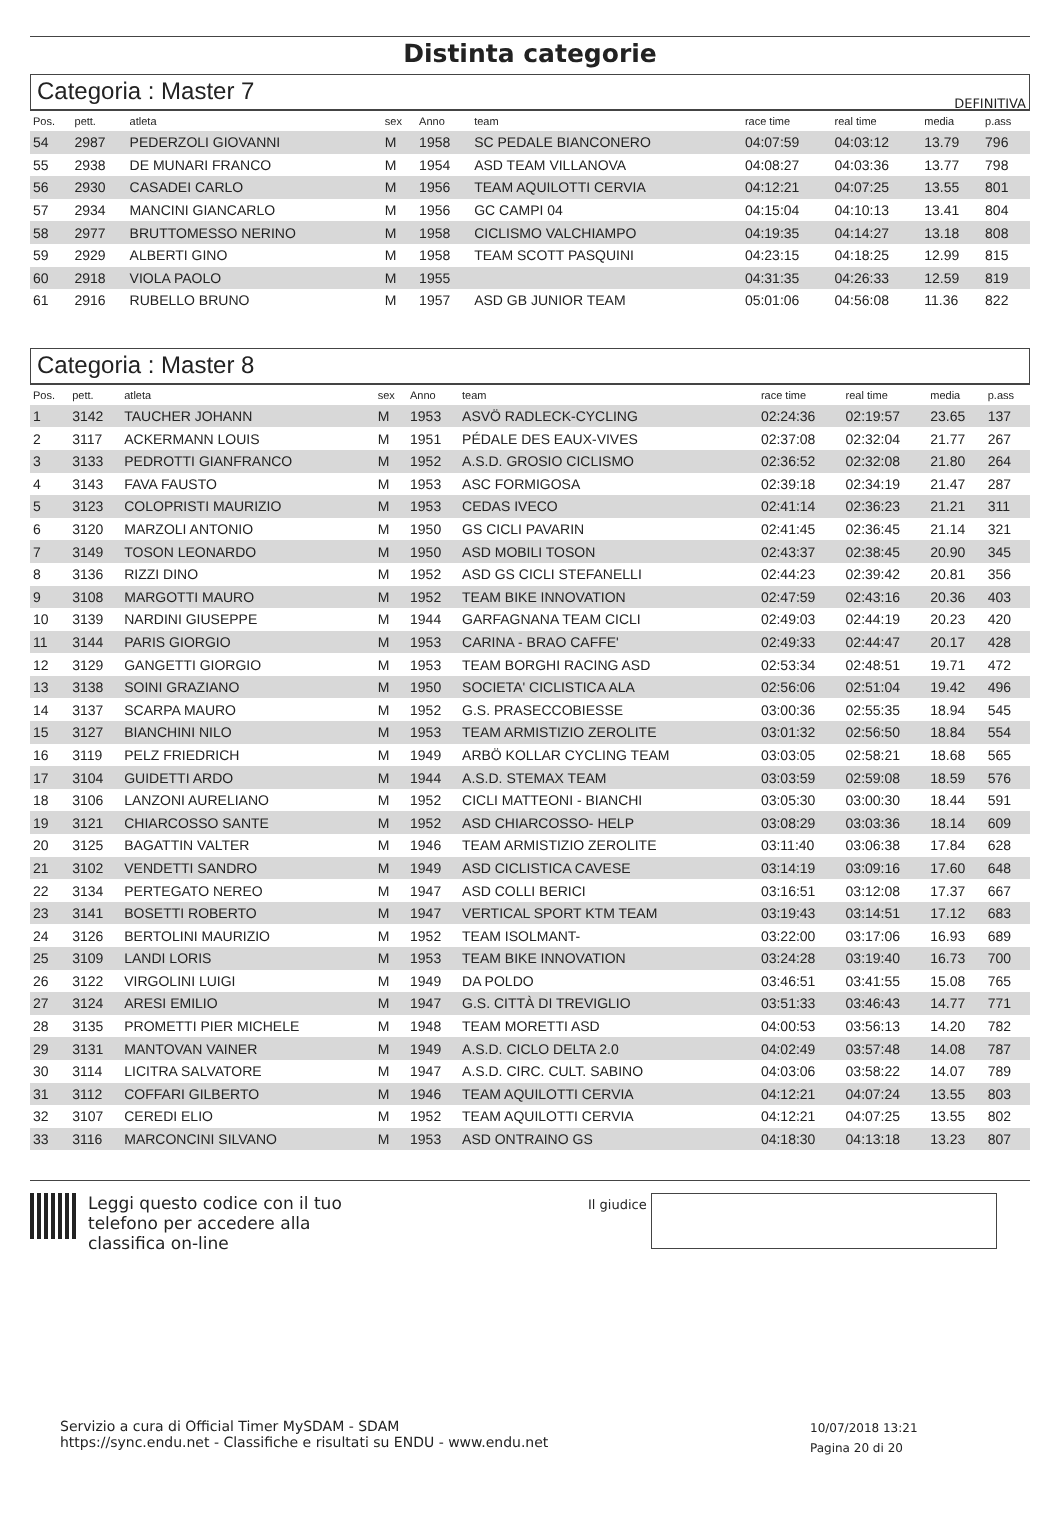Distinta categorie
DEFINITIVA
Categoria : Master 7
| Pos. | pett. | atleta | sex | Anno | team | race time | real time | media | p.ass |
| --- | --- | --- | --- | --- | --- | --- | --- | --- | --- |
| 54 | 2987 | PEDERZOLI GIOVANNI | M | 1958 | SC PEDALE BIANCONERO | 04:07:59 | 04:03:12 | 13.79 | 796 |
| 55 | 2938 | DE MUNARI FRANCO | M | 1954 | ASD TEAM VILLANOVA | 04:08:27 | 04:03:36 | 13.77 | 798 |
| 56 | 2930 | CASADEI CARLO | M | 1956 | TEAM AQUILOTTI CERVIA | 04:12:21 | 04:07:25 | 13.55 | 801 |
| 57 | 2934 | MANCINI GIANCARLO | M | 1956 | GC CAMPI 04 | 04:15:04 | 04:10:13 | 13.41 | 804 |
| 58 | 2977 | BRUTTOMESSO NERINO | M | 1958 | CICLISMO VALCHIAMPO | 04:19:35 | 04:14:27 | 13.18 | 808 |
| 59 | 2929 | ALBERTI GINO | M | 1958 | TEAM SCOTT PASQUINI | 04:23:15 | 04:18:25 | 12.99 | 815 |
| 60 | 2918 | VIOLA PAOLO | M | 1955 | | 04:31:35 | 04:26:33 | 12.59 | 819 |
| 61 | 2916 | RUBELLO BRUNO | M | 1957 | ASD GB JUNIOR TEAM | 05:01:06 | 04:56:08 | 11.36 | 822 |
Categoria : Master 8
| Pos. | pett. | atleta | sex | Anno | team | race time | real time | media | p.ass |
| --- | --- | --- | --- | --- | --- | --- | --- | --- | --- |
| 1 | 3142 | TAUCHER JOHANN | M | 1953 | ASVÖ RADLECK-CYCLING | 02:24:36 | 02:19:57 | 23.65 | 137 |
| 2 | 3117 | ACKERMANN LOUIS | M | 1951 | PÉDALE DES EAUX-VIVES | 02:37:08 | 02:32:04 | 21.77 | 267 |
| 3 | 3133 | PEDROTTI GIANFRANCO | M | 1952 | A.S.D. GROSIO CICLISMO | 02:36:52 | 02:32:08 | 21.80 | 264 |
| 4 | 3143 | FAVA FAUSTO | M | 1953 | ASC FORMIGOSA | 02:39:18 | 02:34:19 | 21.47 | 287 |
| 5 | 3123 | COLOPRISTI MAURIZIO | M | 1953 | CEDAS IVECO | 02:41:14 | 02:36:23 | 21.21 | 311 |
| 6 | 3120 | MARZOLI ANTONIO | M | 1950 | GS CICLI PAVARIN | 02:41:45 | 02:36:45 | 21.14 | 321 |
| 7 | 3149 | TOSON LEONARDO | M | 1950 | ASD MOBILI TOSON | 02:43:37 | 02:38:45 | 20.90 | 345 |
| 8 | 3136 | RIZZI DINO | M | 1952 | ASD GS CICLI STEFANELLI | 02:44:23 | 02:39:42 | 20.81 | 356 |
| 9 | 3108 | MARGOTTI MAURO | M | 1952 | TEAM BIKE INNOVATION | 02:47:59 | 02:43:16 | 20.36 | 403 |
| 10 | 3139 | NARDINI GIUSEPPE | M | 1944 | GARFAGNANA TEAM CICLI | 02:49:03 | 02:44:19 | 20.23 | 420 |
| 11 | 3144 | PARIS GIORGIO | M | 1953 | CARINA - BRAO CAFFE' | 02:49:33 | 02:44:47 | 20.17 | 428 |
| 12 | 3129 | GANGETTI GIORGIO | M | 1953 | TEAM BORGHI RACING ASD | 02:53:34 | 02:48:51 | 19.71 | 472 |
| 13 | 3138 | SOINI GRAZIANO | M | 1950 | SOCIETA' CICLISTICA ALA | 02:56:06 | 02:51:04 | 19.42 | 496 |
| 14 | 3137 | SCARPA MAURO | M | 1952 | G.S. PRASECCOBIESSE | 03:00:36 | 02:55:35 | 18.94 | 545 |
| 15 | 3127 | BIANCHINI NILO | M | 1953 | TEAM ARMISTIZIO ZEROLITE | 03:01:32 | 02:56:50 | 18.84 | 554 |
| 16 | 3119 | PELZ FRIEDRICH | M | 1949 | ARBÖ KOLLAR CYCLING TEAM | 03:03:05 | 02:58:21 | 18.68 | 565 |
| 17 | 3104 | GUIDETTI ARDO | M | 1944 | A.S.D. STEMAX TEAM | 03:03:59 | 02:59:08 | 18.59 | 576 |
| 18 | 3106 | LANZONI AURELIANO | M | 1952 | CICLI MATTEONI - BIANCHI | 03:05:30 | 03:00:30 | 18.44 | 591 |
| 19 | 3121 | CHIARCOSSO SANTE | M | 1952 | ASD CHIARCOSSO- HELP | 03:08:29 | 03:03:36 | 18.14 | 609 |
| 20 | 3125 | BAGATTIN VALTER | M | 1946 | TEAM ARMISTIZIO ZEROLITE | 03:11:40 | 03:06:38 | 17.84 | 628 |
| 21 | 3102 | VENDETTI SANDRO | M | 1949 | ASD CICLISTICA CAVESE | 03:14:19 | 03:09:16 | 17.60 | 648 |
| 22 | 3134 | PERTEGATO NEREO | M | 1947 | ASD COLLI BERICI | 03:16:51 | 03:12:08 | 17.37 | 667 |
| 23 | 3141 | BOSETTI ROBERTO | M | 1947 | VERTICAL SPORT KTM TEAM | 03:19:43 | 03:14:51 | 17.12 | 683 |
| 24 | 3126 | BERTOLINI MAURIZIO | M | 1952 | TEAM ISOLMANT- | 03:22:00 | 03:17:06 | 16.93 | 689 |
| 25 | 3109 | LANDI LORIS | M | 1953 | TEAM BIKE INNOVATION | 03:24:28 | 03:19:40 | 16.73 | 700 |
| 26 | 3122 | VIRGOLINI LUIGI | M | 1949 | DA POLDO | 03:46:51 | 03:41:55 | 15.08 | 765 |
| 27 | 3124 | ARESI EMILIO | M | 1947 | G.S. CITTÀ DI TREVIGLIO | 03:51:33 | 03:46:43 | 14.77 | 771 |
| 28 | 3135 | PROMETTI PIER MICHELE | M | 1948 | TEAM MORETTI ASD | 04:00:53 | 03:56:13 | 14.20 | 782 |
| 29 | 3131 | MANTOVAN VAINER | M | 1949 | A.S.D. CICLO DELTA 2.0 | 04:02:49 | 03:57:48 | 14.08 | 787 |
| 30 | 3114 | LICITRA SALVATORE | M | 1947 | A.S.D. CIRC. CULT. SABINO | 04:03:06 | 03:58:22 | 14.07 | 789 |
| 31 | 3112 | COFFARI GILBERTO | M | 1946 | TEAM AQUILOTTI CERVIA | 04:12:21 | 04:07:24 | 13.55 | 803 |
| 32 | 3107 | CEREDI ELIO | M | 1952 | TEAM AQUILOTTI CERVIA | 04:12:21 | 04:07:25 | 13.55 | 802 |
| 33 | 3116 | MARCONCINI SILVANO | M | 1953 | ASD ONTRAINO GS | 04:18:30 | 04:13:18 | 13.23 | 807 |
Leggi questo codice con il tuo telefono per accedere alla classifica on-line
Il giudice
Servizio a cura di Official Timer MySDAM - SDAM
https://sync.endu.net - Classifiche e risultati su ENDU - www.endu.net
10/07/2018 13:21
Pagina 20 di 20